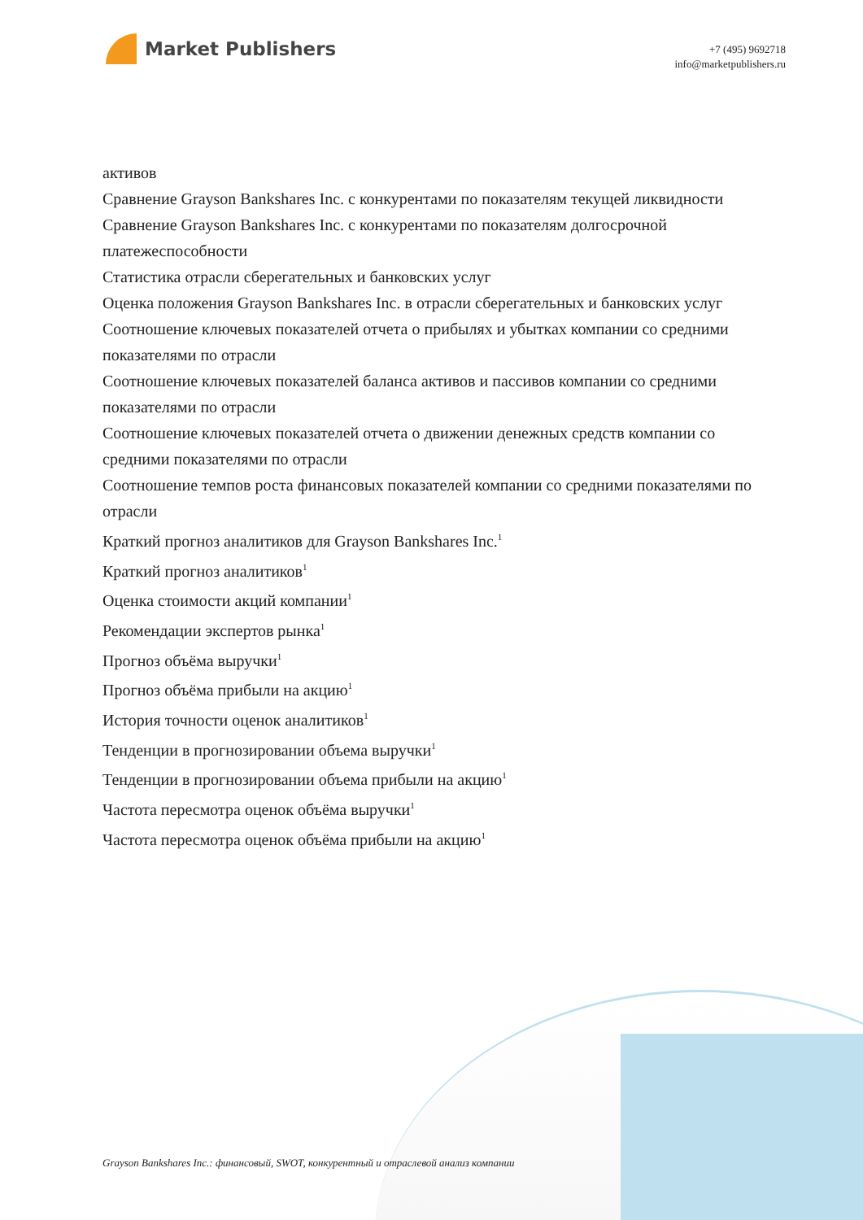Market Publishers
+7 (495) 9692718
info@marketpublishers.ru
активов
Сравнение Grayson Bankshares Inc. с конкурентами по показателям текущей ликвидности
Сравнение Grayson Bankshares Inc. с конкурентами по показателям долгосрочной платежеспособности
Статистика отрасли сберегательных и банковских услуг
Оценка положения Grayson Bankshares Inc. в отрасли сберегательных и банковских услуг
Соотношение ключевых показателей отчета о прибылях и убытках компании со средними показателями по отрасли
Соотношение ключевых показателей баланса активов и пассивов компании со средними показателями по отрасли
Соотношение ключевых показателей отчета о движении денежных средств компании со средними показателями по отрасли
Соотношение темпов роста финансовых показателей компании со средними показателями по отрасли
Краткий прогноз аналитиков для Grayson Bankshares Inc.<sup>1</sup>
Краткий прогноз аналитиков<sup>1</sup>
Оценка стоимости акций компании<sup>1</sup>
Рекомендации экспертов рынка<sup>1</sup>
Прогноз объёма выручки<sup>1</sup>
Прогноз объёма прибыли на акцию<sup>1</sup>
История точности оценок аналитиков<sup>1</sup>
Тенденции в прогнозировании объема выручки<sup>1</sup>
Тенденции в прогнозировании объема прибыли на акцию<sup>1</sup>
Частота пересмотра оценок объёма выручки<sup>1</sup>
Частота пересмотра оценок объёма прибыли на акцию<sup>1</sup>
Grayson Bankshares Inc.: финансовый, SWOT, конкурентный и отраслевой анализ компании